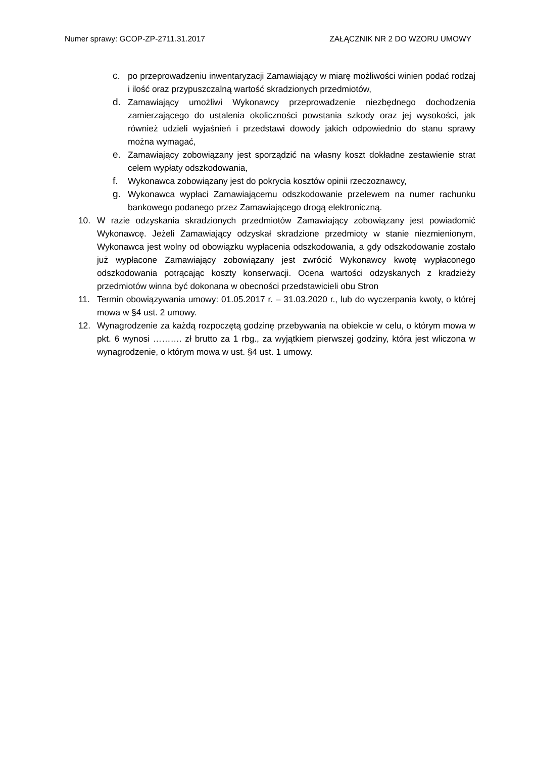Numer sprawy: GCOP-ZP-2711.31.2017 ZAŁĄCZNIK NR 2 DO WZORU UMOWY
c. po przeprowadzeniu inwentaryzacji Zamawiający w miarę możliwości winien podać rodzaj i ilość oraz przypuszczalną wartość skradzionych przedmiotów,
d. Zamawiający umożliwi Wykonawcy przeprowadzenie niezbędnego dochodzenia zamierzającego do ustalenia okoliczności powstania szkody oraz jej wysokości, jak również udzieli wyjaśnień i przedstawi dowody jakich odpowiednio do stanu sprawy można wymagać,
e. Zamawiający zobowiązany jest sporządzić na własny koszt dokładne zestawienie strat celem wypłaty odszkodowania,
f. Wykonawca zobowiązany jest do pokrycia kosztów opinii rzeczoznawcy,
g. Wykonawca wypłaci Zamawiającemu odszkodowanie przelewem na numer rachunku bankowego podanego przez Zamawiającego drogą elektroniczną.
10. W razie odzyskania skradzionych przedmiotów Zamawiający zobowiązany jest powiadomić Wykonawcę. Jeżeli Zamawiający odzyskał skradzione przedmioty w stanie niezmienionym, Wykonawca jest wolny od obowiązku wypłacenia odszkodowania, a gdy odszkodowanie zostało już wypłacone Zamawiający zobowiązany jest zwrócić Wykonawcy kwotę wypłaconego odszkodowania potrącając koszty konserwacji. Ocena wartości odzyskanych z kradzieży przedmiotów winna być dokonana w obecności przedstawicieli obu Stron
11. Termin obowiązywania umowy: 01.05.2017 r. – 31.03.2020 r., lub do wyczerpania kwoty, o której mowa w §4 ust. 2 umowy.
12. Wynagrodzenie za każdą rozpoczętą godzinę przebywania na obiekcie w celu, o którym mowa w pkt. 6 wynosi ………. zł brutto za 1 rbg., za wyjątkiem pierwszej godziny, która jest wliczona w wynagrodzenie, o którym mowa w ust. §4 ust. 1 umowy.